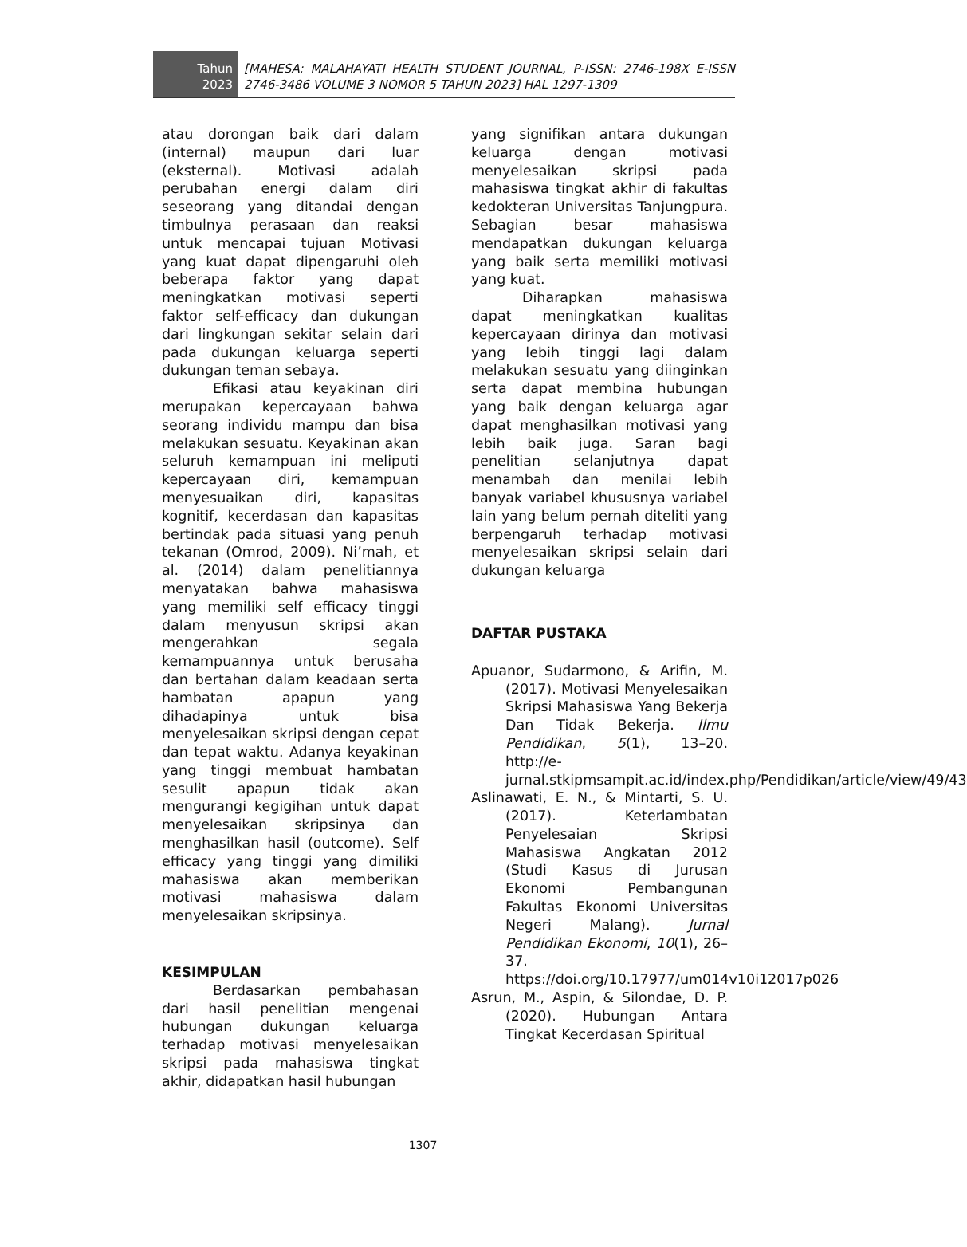Tahun
2023
[MAHESA: MALAHAYATI HEALTH STUDENT JOURNAL, P-ISSN: 2746-198X E-ISSN 2746-3486 VOLUME 3 NOMOR 5 TAHUN 2023] HAL 1297-1309
atau dorongan baik dari dalam (internal) maupun dari luar (eksternal). Motivasi adalah perubahan energi dalam diri seseorang yang ditandai dengan timbulnya perasaan dan reaksi untuk mencapai tujuan Motivasi yang kuat dapat dipengaruhi oleh beberapa faktor yang dapat meningkatkan motivasi seperti faktor self-efficacy dan dukungan dari lingkungan sekitar selain dari pada dukungan keluarga seperti dukungan teman sebaya.
Efikasi atau keyakinan diri merupakan kepercayaan bahwa seorang individu mampu dan bisa melakukan sesuatu. Keyakinan akan seluruh kemampuan ini meliputi kepercayaan diri, kemampuan menyesuaikan diri, kapasitas kognitif, kecerdasan dan kapasitas bertindak pada situasi yang penuh tekanan (Omrod, 2009). Ni’mah, et al. (2014) dalam penelitiannya menyatakan bahwa mahasiswa yang memiliki self efficacy tinggi dalam menyusun skripsi akan mengerahkan segala kemampuannya untuk berusaha dan bertahan dalam keadaan serta hambatan apapun yang dihadapinya untuk bisa menyelesaikan skripsi dengan cepat dan tepat waktu. Adanya keyakinan yang tinggi membuat hambatan sesulit apapun tidak akan mengurangi kegigihan untuk dapat menyelesaikan skripsinya dan menghasilkan hasil (outcome). Self efficacy yang tinggi yang dimiliki mahasiswa akan memberikan motivasi mahasiswa dalam menyelesaikan skripsinya.
KESIMPULAN
Berdasarkan pembahasan dari hasil penelitian mengenai hubungan dukungan keluarga terhadap motivasi menyelesaikan skripsi pada mahasiswa tingkat akhir, didapatkan hasil hubungan
yang signifikan antara dukungan keluarga dengan motivasi menyelesaikan skripsi pada mahasiswa tingkat akhir di fakultas kedokteran Universitas Tanjungpura. Sebagian besar mahasiswa mendapatkan dukungan keluarga yang baik serta memiliki motivasi yang kuat.
Diharapkan mahasiswa dapat meningkatkan kualitas kepercayaan dirinya dan motivasi yang lebih tinggi lagi dalam melakukan sesuatu yang diinginkan serta dapat membina hubungan yang baik dengan keluarga agar dapat menghasilkan motivasi yang lebih baik juga. Saran bagi penelitian selanjutnya dapat menambah dan menilai lebih banyak variabel khususnya variabel lain yang belum pernah diteliti yang berpengaruh terhadap motivasi menyelesaikan skripsi selain dari dukungan keluarga
DAFTAR PUSTAKA
Apuanor, Sudarmono, & Arifin, M. (2017). Motivasi Menyelesaikan Skripsi Mahasiswa Yang Bekerja Dan Tidak Bekerja. Ilmu Pendidikan, 5(1), 13–20. http://e-jurnal.stkipmsampit.ac.id/index.php/Pendidikan/article/view/49/43
Aslinawati, E. N., & Mintarti, S. U. (2017). Keterlambatan Penyelesaian Skripsi Mahasiswa Angkatan 2012 (Studi Kasus di Jurusan Ekonomi Pembangunan Fakultas Ekonomi Universitas Negeri Malang). Jurnal Pendidikan Ekonomi, 10(1), 26–37. https://doi.org/10.17977/um014v10i12017p026
Asrun, M., Aspin, & Silondae, D. P. (2020). Hubungan Antara Tingkat Kecerdasan Spiritual
1307